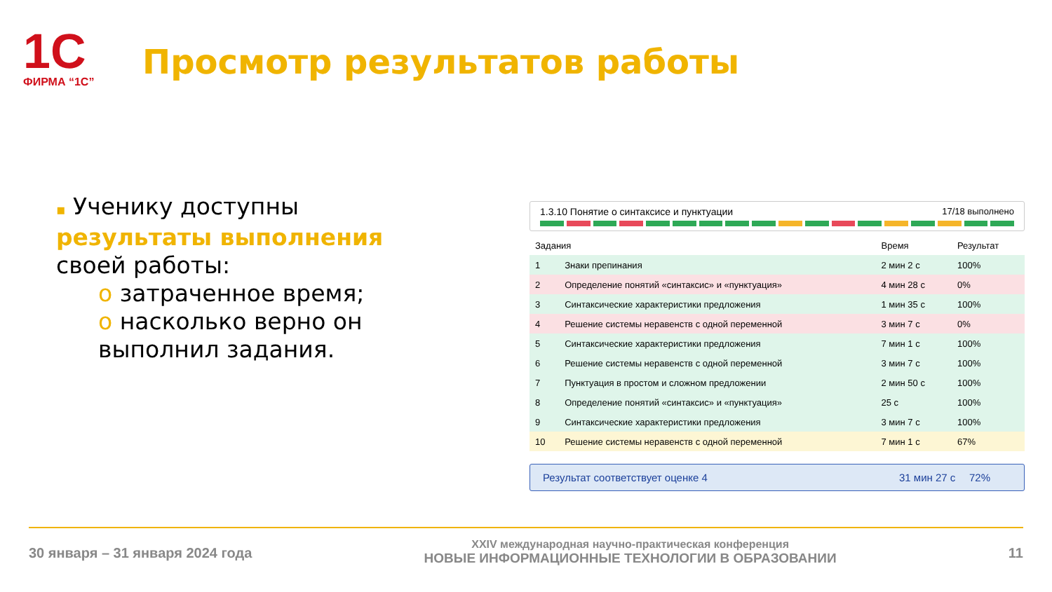1С
ФИРМА “1С”
Просмотр результатов работы
▪ Ученику доступны результаты выполнения своей работы:
o затраченное время;
o насколько верно он выполнил задания.
1.3.10 Понятие о синтаксисе и пунктуации 17/18 выполнено
| Задания | | Время | Результат |
| --- | --- | --- | --- |
| 1 | Знаки препинания | 2 мин 2 с | 100% |
| 2 | Определение понятий «синтаксис» и «пунктуация» | 4 мин 28 с | 0% |
| 3 | Синтаксические характеристики предложения | 1 мин 35 с | 100% |
| 4 | Решение системы неравенств с одной переменной | 3 мин 7 с | 0% |
| 5 | Синтаксические характеристики предложения | 7 мин 1 с | 100% |
| 6 | Решение системы неравенств с одной переменной | 3 мин 7 с | 100% |
| 7 | Пунктуация в простом и сложном предложении | 2 мин 50 с | 100% |
| 8 | Определение понятий «синтаксис» и «пунктуация» | 25 с | 100% |
| 9 | Синтаксические характеристики предложения | 3 мин 7 с | 100% |
| 10 | Решение системы неравенств с одной переменной | 7 мин 1 с | 67% |
Результат соответствует оценке 4 31 мин 27 с 72%
30 января – 31 января 2024 года XXIV международная научно-практическая конференция
НОВЫЕ ИНФОРМАЦИОННЫЕ ТЕХНОЛОГИИ В ОБРАЗОВАНИИ 11